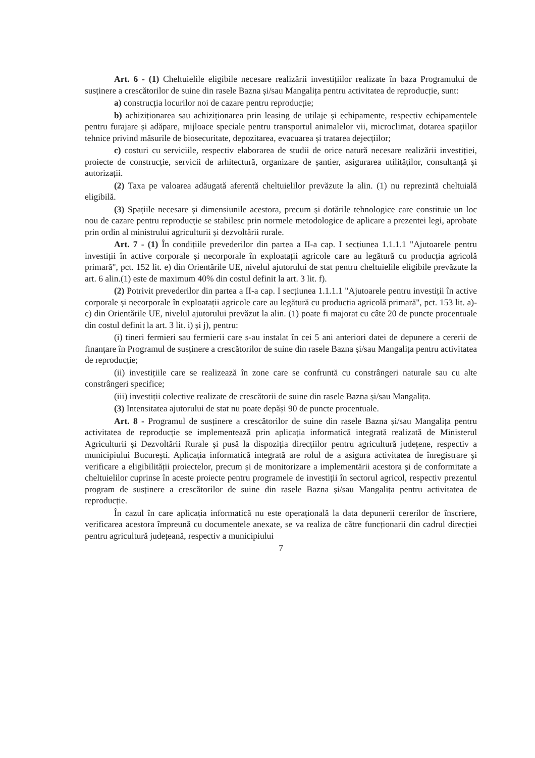Art. 6 - (1) Cheltuielile eligibile necesare realizării investițiilor realizate în baza Programului de susținere a crescătorilor de suine din rasele Bazna și/sau Mangalița pentru activitatea de reproducție, sunt:
a) construcția locurilor noi de cazare pentru reproducție;
b) achiziționarea sau achiziționarea prin leasing de utilaje și echipamente, respectiv echipamentele pentru furajare și adăpare, mijloace speciale pentru transportul animalelor vii, microclimat, dotarea spațiilor tehnice privind măsurile de biosecuritate, depozitarea, evacuarea și tratarea dejecțiilor;
c) costuri cu serviciile, respectiv elaborarea de studii de orice natură necesare realizării investiției, proiecte de construcție, servicii de arhitectură, organizare de șantier, asigurarea utilităților, consultanță și autorizații.
(2) Taxa pe valoarea adăugată aferentă cheltuielilor prevăzute la alin. (1) nu reprezintă cheltuială eligibilă.
(3) Spațiile necesare și dimensiunile acestora, precum și dotările tehnologice care constituie un loc nou de cazare pentru reproducție se stabilesc prin normele metodologice de aplicare a prezentei legi, aprobate prin ordin al ministrului agriculturii și dezvoltării rurale.
Art. 7 - (1) În condițiile prevederilor din partea a II-a cap. I secțiunea 1.1.1.1 "Ajutoarele pentru investiții în active corporale și necorporale în exploatații agricole care au legătură cu producția agricolă primară", pct. 152 lit. e) din Orientările UE, nivelul ajutorului de stat pentru cheltuielile eligibile prevăzute la art. 6 alin.(1) este de maximum 40% din costul definit la art. 3 lit. f).
(2) Potrivit prevederilor din partea a II-a cap. I secțiunea 1.1.1.1 "Ajutoarele pentru investiții în active corporale și necorporale în exploatații agricole care au legătură cu producția agricolă primară", pct. 153 lit. a)-c) din Orientările UE, nivelul ajutorului prevăzut la alin. (1) poate fi majorat cu câte 20 de puncte procentuale din costul definit la art. 3 lit. i) și j), pentru:
(i) tineri fermieri sau fermierii care s-au instalat în cei 5 ani anteriori datei de depunere a cererii de finanțare în Programul de susținere a crescătorilor de suine din rasele Bazna și/sau Mangalița pentru activitatea de reproducție;
(ii) investițiile care se realizează în zone care se confruntă cu constrângeri naturale sau cu alte constrângeri specifice;
(iii) investiții colective realizate de crescătorii de suine din rasele Bazna și/sau Mangalița.
(3) Intensitatea ajutorului de stat nu poate depăși 90 de puncte procentuale.
Art. 8 - Programul de susținere a crescătorilor de suine din rasele Bazna și/sau Mangalița pentru activitatea de reproducție se implementează prin aplicația informatică integrată realizată de Ministerul Agriculturii și Dezvoltării Rurale și pusă la dispoziția direcțiilor pentru agricultură județene, respectiv a municipiului București. Aplicația informatică integrată are rolul de a asigura activitatea de înregistrare și verificare a eligibilității proiectelor, precum și de monitorizare a implementării acestora și de conformitate a cheltuielilor cuprinse în aceste proiecte pentru programele de investiții în sectorul agricol, respectiv prezentul program de susținere a crescătorilor de suine din rasele Bazna și/sau Mangalița pentru activitatea de reproducție.
În cazul în care aplicația informatică nu este operațională la data depunerii cererilor de înscriere, verificarea acestora împreună cu documentele anexate, se va realiza de către funcționarii din cadrul direcției pentru agricultură județeană, respectiv a municipiului
7